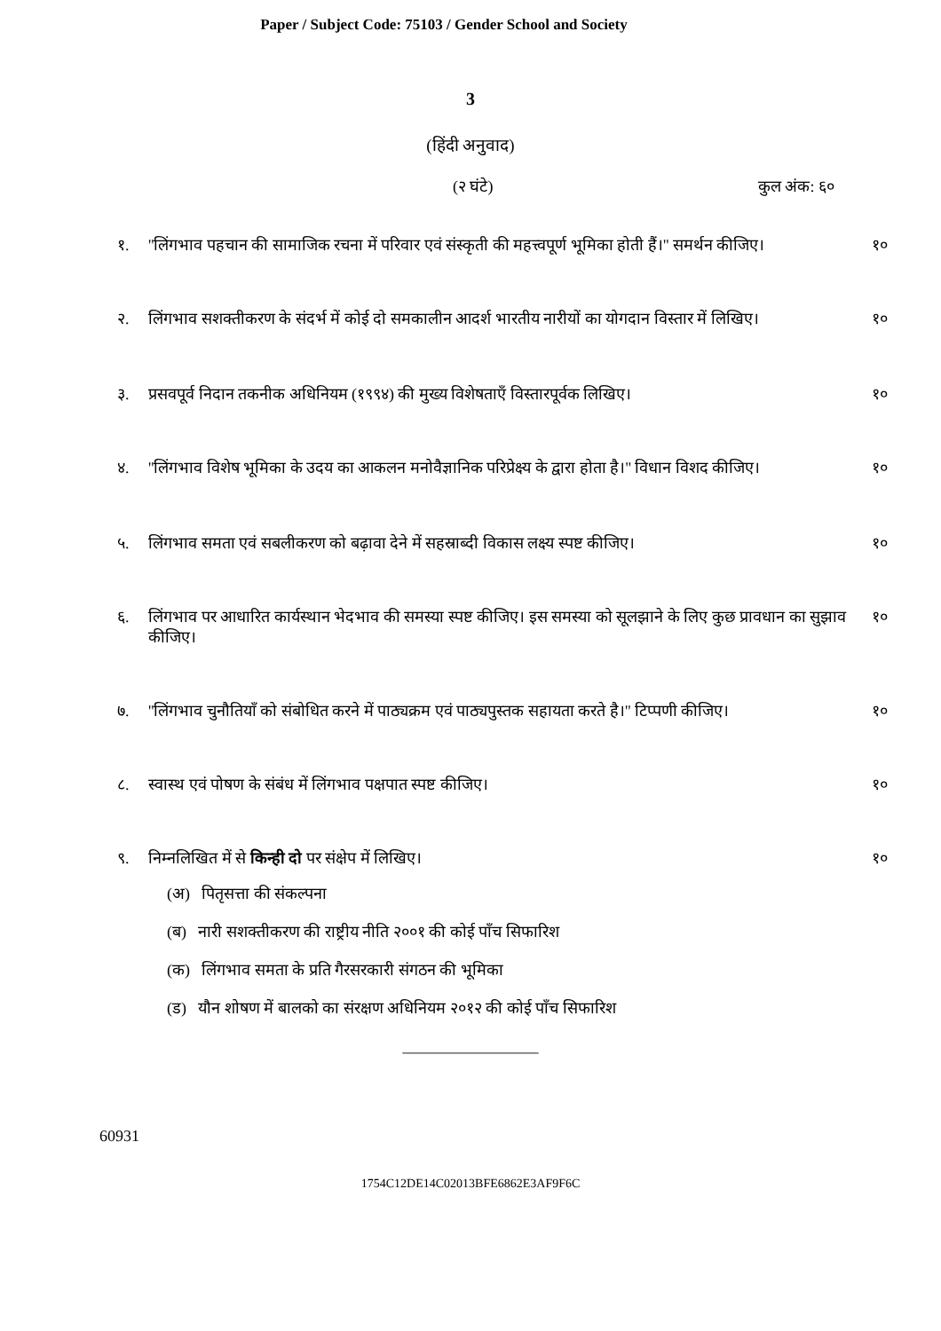Paper / Subject Code: 75103 / Gender School and Society
3
(हिंदी अनुवाद)
(२ घंटे) कुल अंक: ६०
१. ''लिंगभाव पहचान की सामाजिक रचना में परिवार एवं संस्कृती की महत्त्वपूर्ण भूमिका होती हैं।'' समर्थन कीजिए। १०
२. लिंगभाव सशक्तीकरण के संदर्भ में कोई दो समकालीन आदर्श भारतीय नारीयों का योगदान विस्तार में लिखिए। १०
३. प्रसवपूर्व निदान तकनीक अधिनियम (१९९४) की मुख्य विशेषताएँ विस्तारपूर्वक लिखिए। १०
४. ''लिंगभाव विशेष भूमिका के उदय का आकलन मनोवैज्ञानिक परिप्रेक्ष्य के द्वारा होता है।'' विधान विशद कीजिए। १०
५. लिंगभाव समता एवं सबलीकरण को बढ़ावा देने में सहस्राब्दी विकास लक्ष्य स्पष्ट कीजिए। १०
६. लिंगभाव पर आधारित कार्यस्थान भेदभाव की समस्या स्पष्ट कीजिए। इस समस्या को सूलझाने के लिए कुछ प्रावधान का सुझाव कीजिए। १०
७. ''लिंगभाव चुनौतियाँ को संबोधित करने में पाठ्यक्रम एवं पाठ्यपुस्तक सहायता करते है।'' टिप्पणी कीजिए। १०
८. स्वास्थ एवं पोषण के संबंध में लिंगभाव पक्षपात स्पष्ट कीजिए। १०
९. निम्नलिखित में से किन्ही दो पर संक्षेप में लिखिए। १०
(अ) पितृसत्ता की संकल्पना
(ब) नारी सशक्तीकरण की राष्ट्रीय नीति २००१ की कोई पाँच सिफारिश
(क) लिंगभाव समता के प्रति गैरसरकारी संगठन की भूमिका
(ड) यौन शोषण में बालको का संरक्षण अधिनियम २०१२ की कोई पाँच सिफारिश
_________________
60931
1754C12DE14C02013BFE6862E3AF9F6C